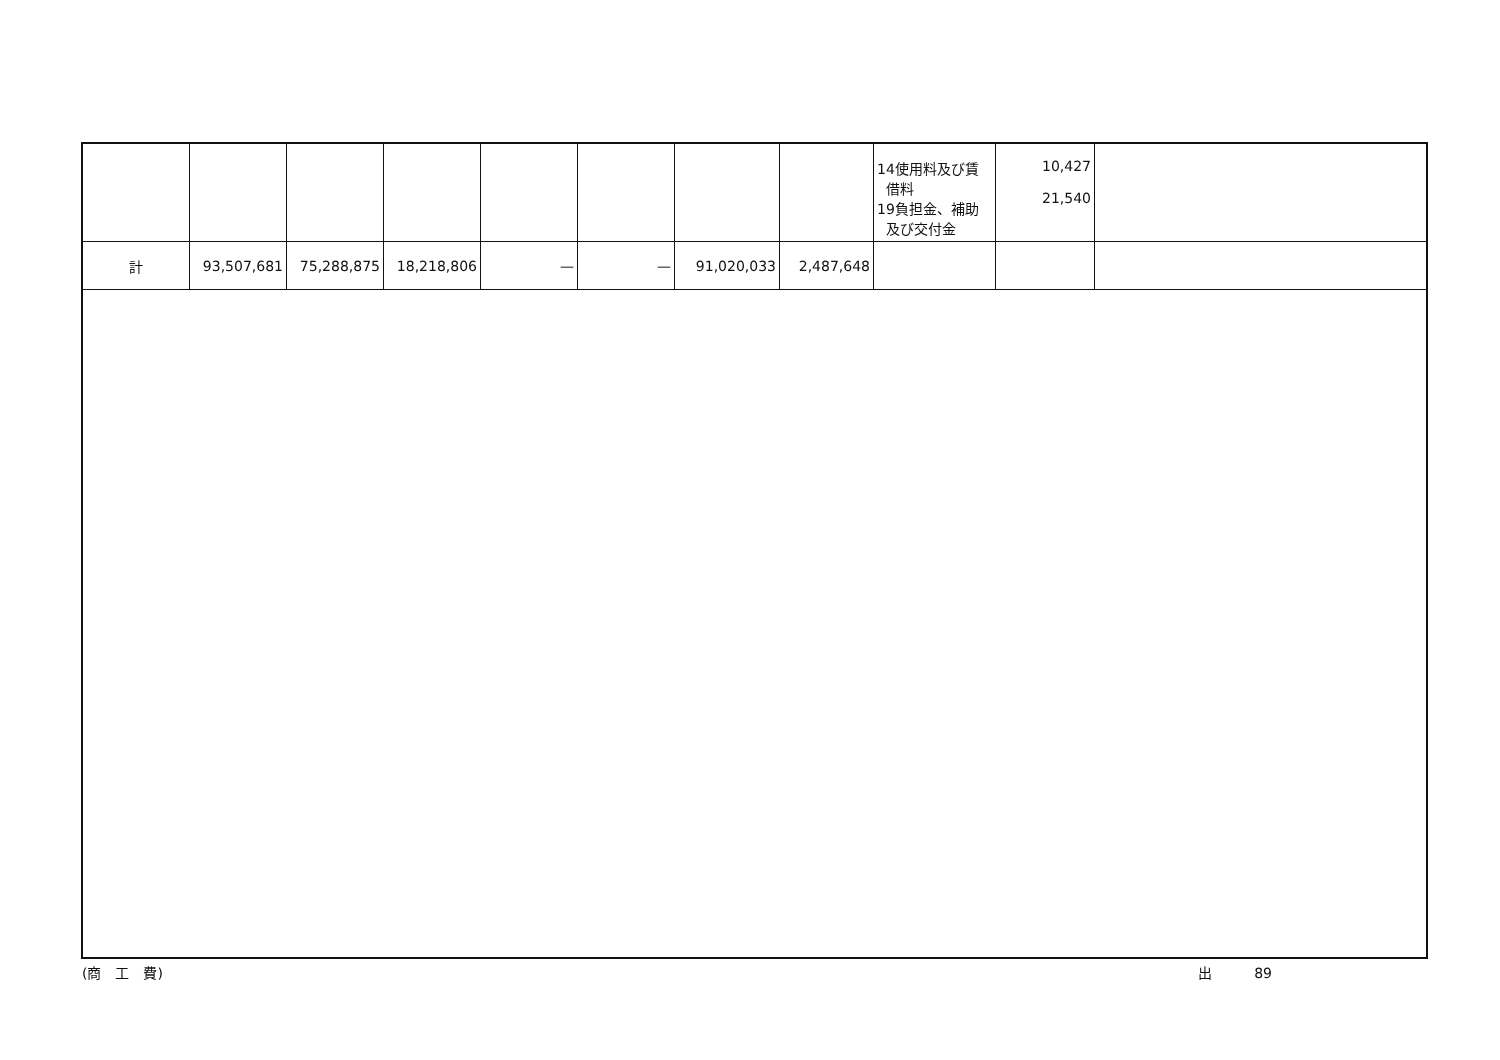| | | | | | | | | 14使用料及び賃 借料 19負担金、補助 及び交付金 | 10,427 21,540 | |
| 計 | 93,507,681 | 75,288,875 | 18,218,806 | — | — | 91,020,033 | 2,487,648 | | | |
(商　工　費) 出　　　89